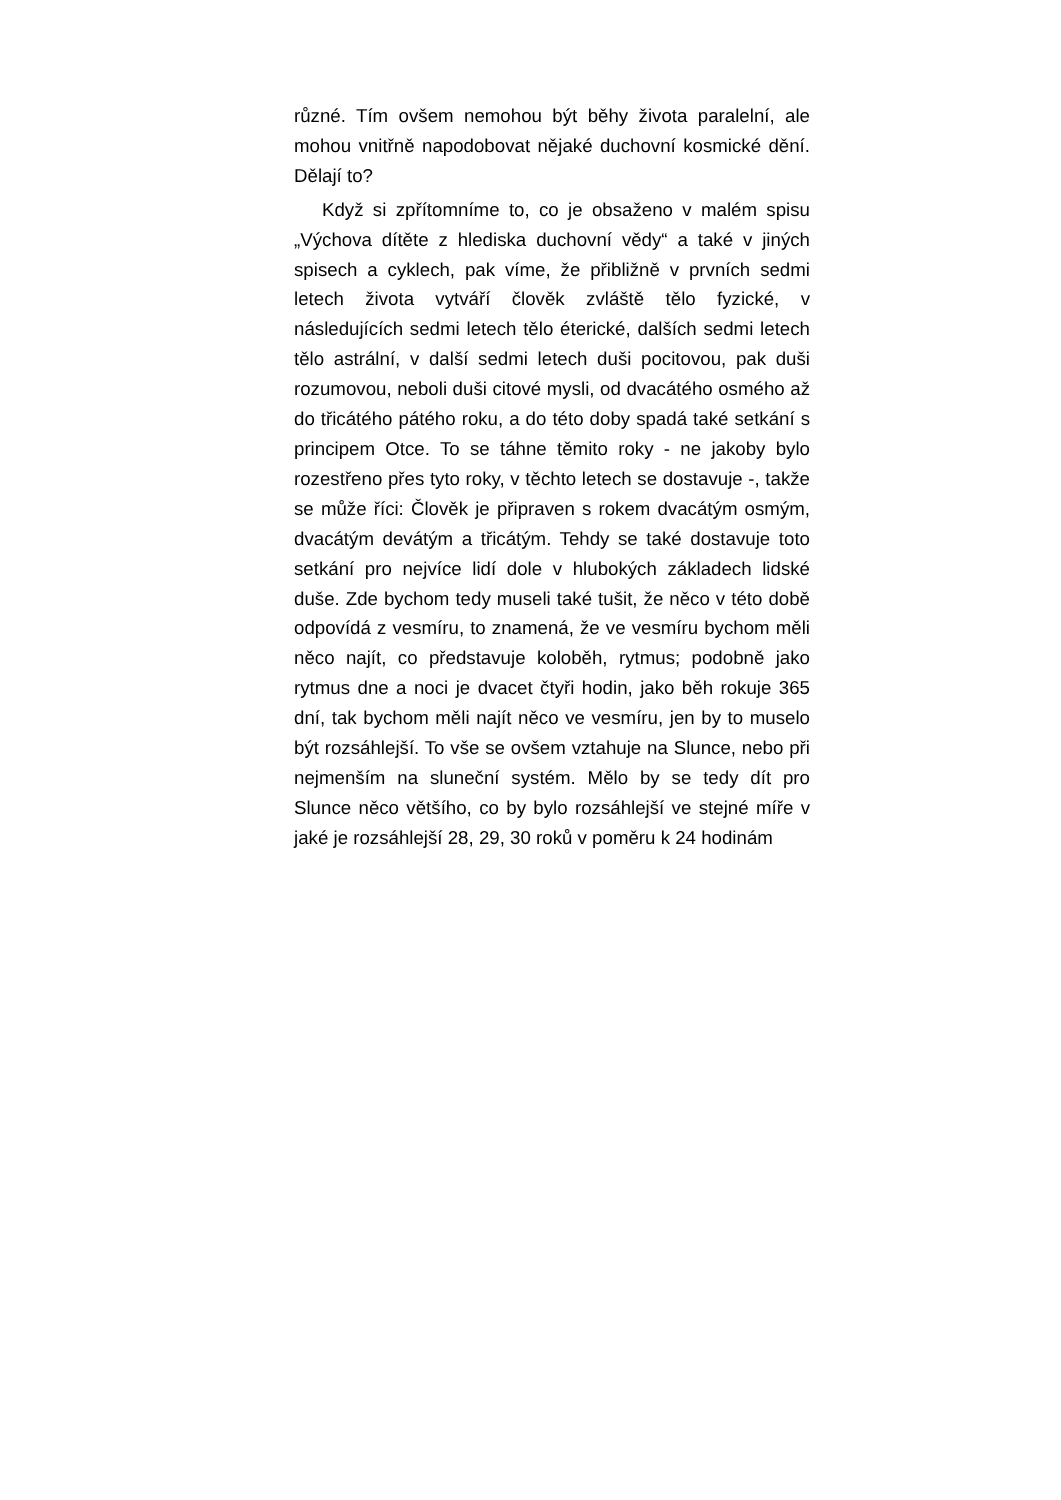různé. Tím ovšem nemohou být běhy života paralelní, ale mohou vnitřně napodobovat nějaké duchovní kosmické dění. Dělají to?
Když si zpřítomníme to, co je obsaženo v malém spisu „Výchova dítěte z hlediska duchovní vědy“ a také v jiných spisech a cyklech, pak víme, že přibližně v prvních sedmi letech života vytváří člověk zvláště tělo fyzické, v následujících sedmi letech tělo éterické, dalších sedmi letech tělo astrální, v další sedmi letech duši pocitovou, pak duši rozumovou, neboli duši citové mysli, od dvacátého osmého až do třicátého pátého roku, a do této doby spadá také setkání s principem Otce. To se táhne těmito roky - ne jakoby bylo rozestřeno přes tyto roky, v těchto letech se dostavuje -, takže se může říci: Člověk je připraven s rokem dvacátým osmým, dvacátým devátým a třicátým. Tehdy se také dostavuje toto setkání pro nejvíce lidí dole v hlubokých základech lidské duše. Zde bychom tedy museli také tušit, že něco v této době odpovídá z vesmíru, to znamená, že ve vesmíru bychom měli něco najít, co představuje koloběh, rytmus; podobně jako rytmus dne a noci je dvacet čtyři hodin, jako běh rokuje 365 dní, tak bychom měli najít něco ve vesmíru, jen by to muselo být rozsáhlejší. To vše se ovšem vztahuje na Slunce, nebo při nejmenším na sluneční systém. Mělo by se tedy dít pro Slunce něco většího, co by bylo rozsáhlejší ve stejné míře v jaké je rozsáhlejší 28, 29, 30 roků v poměru k 24 hodinám